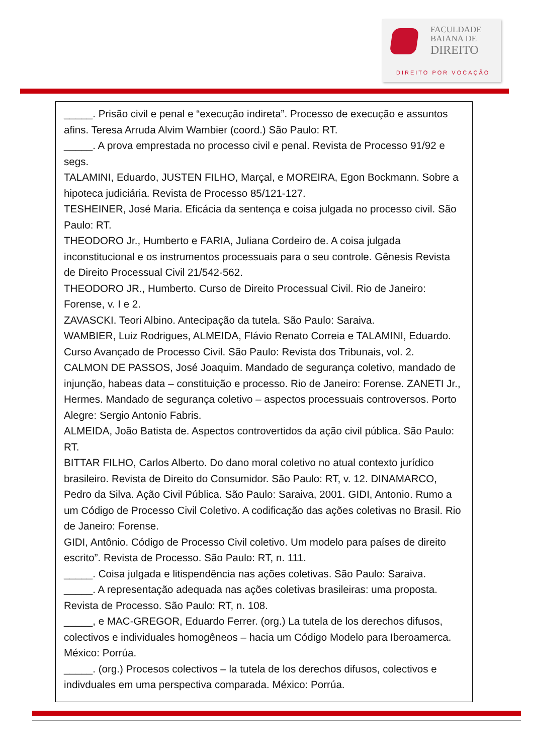FACULDADE
BAIANA DE
DIREITO
DIREITO POR VOCAÇÃO
_____. Prisão civil e penal e “execução indireta”. Processo de execução e assuntos afins. Teresa Arruda Alvim Wambier (coord.) São Paulo: RT.
_____. A prova emprestada no processo civil e penal. Revista de Processo 91/92 e segs.
TALAMINI, Eduardo, JUSTEN FILHO, Marçal, e MOREIRA, Egon Bockmann. Sobre a hipoteca judiciária. Revista de Processo 85/121-127.
TESHEINER, José Maria. Eficácia da sentença e coisa julgada no processo civil. São Paulo: RT.
THEODORO Jr., Humberto e FARIA, Juliana Cordeiro de. A coisa julgada inconstitucional e os instrumentos processuais para o seu controle. Gênesis Revista de Direito Processual Civil 21/542-562.
THEODORO JR., Humberto. Curso de Direito Processual Civil. Rio de Janeiro: Forense, v. I e 2.
ZAVASCKI. Teori Albino. Antecipação da tutela. São Paulo: Saraiva.
WAMBIER, Luiz Rodrigues, ALMEIDA, Flávio Renato Correia e TALAMINI, Eduardo. Curso Avançado de Processo Civil. São Paulo: Revista dos Tribunais, vol. 2.
CALMON DE PASSOS, José Joaquim. Mandado de segurança coletivo, mandado de injunção, habeas data – constituição e processo. Rio de Janeiro: Forense. ZANETI Jr., Hermes. Mandado de segurança coletivo – aspectos processuais controversos. Porto Alegre: Sergio Antonio Fabris.
ALMEIDA, João Batista de. Aspectos controvertidos da ação civil pública. São Paulo: RT.
BITTAR FILHO, Carlos Alberto. Do dano moral coletivo no atual contexto jurídico brasileiro. Revista de Direito do Consumidor. São Paulo: RT, v. 12. DINAMARCO, Pedro da Silva. Ação Civil Pública. São Paulo: Saraiva, 2001. GIDI, Antonio. Rumo a um Código de Processo Civil Coletivo. A codificação das ações coletivas no Brasil. Rio de Janeiro: Forense.
GIDI, Antônio. Código de Processo Civil coletivo. Um modelo para países de direito escrito”. Revista de Processo. São Paulo: RT, n. 111.
_____. Coisa julgada e litispendência nas ações coletivas. São Paulo: Saraiva.
_____. A representação adequada nas ações coletivas brasileiras: uma proposta. Revista de Processo. São Paulo: RT, n. 108.
_____, e MAC-GREGOR, Eduardo Ferrer. (org.) La tutela de los derechos difusos, colectivos e individuales homogêneos – hacia um Código Modelo para Iberoamerca. México: Porrúa.
_____. (org.) Procesos colectivos – la tutela de los derechos difusos, colectivos e indivduales em uma perspectiva comparada. México: Porrúa.